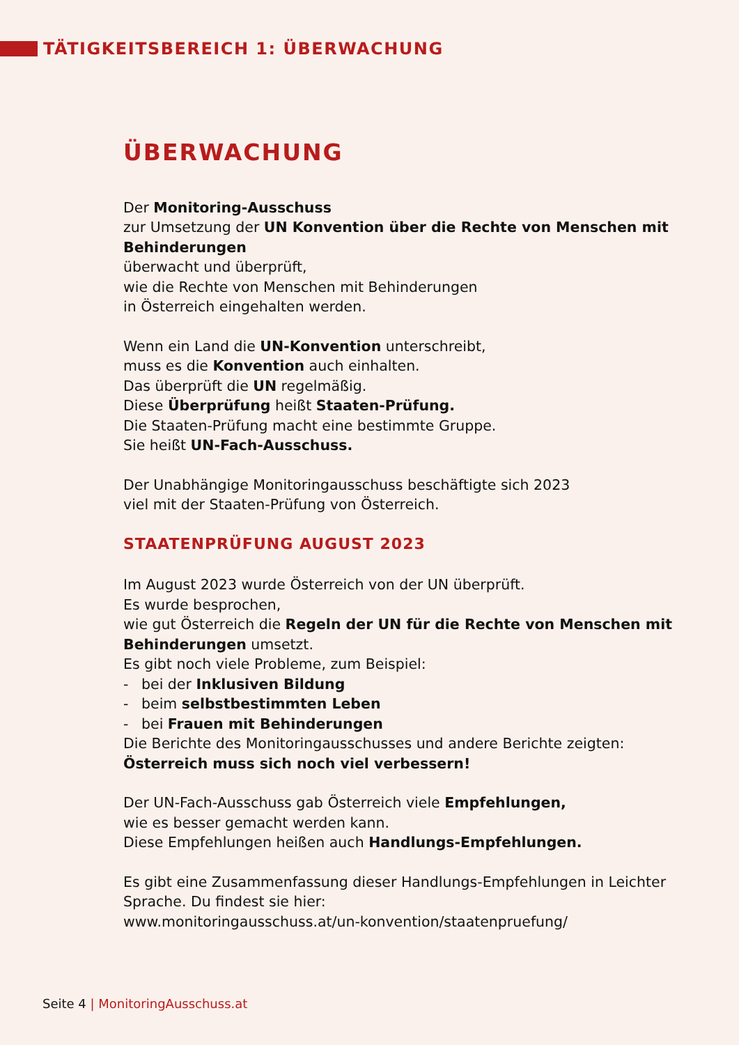TÄTIGKEITSBEREICH 1: ÜBERWACHUNG
ÜBERWACHUNG
Der Monitoring-Ausschuss
zur Umsetzung der UN Konvention über die Rechte von Menschen mit Behinderungen
überwacht und überprüft,
wie die Rechte von Menschen mit Behinderungen
in Österreich eingehalten werden.
Wenn ein Land die UN-Konvention unterschreibt,
muss es die Konvention auch einhalten.
Das überprüft die UN regelmäßig.
Diese Überprüfung heißt Staaten-Prüfung.
Die Staaten-Prüfung macht eine bestimmte Gruppe.
Sie heißt UN-Fach-Ausschuss.
Der Unabhängige Monitoringausschuss beschäftigte sich 2023
viel mit der Staaten-Prüfung von Österreich.
STAATENPRÜFUNG AUGUST 2023
Im August 2023 wurde Österreich von der UN überprüft.
Es wurde besprochen,
wie gut Österreich die Regeln der UN für die Rechte von Menschen mit Behinderungen umsetzt.
Es gibt noch viele Probleme, zum Beispiel:
- bei der Inklusiven Bildung
- beim selbstbestimmten Leben
- bei Frauen mit Behinderungen
Die Berichte des Monitoringausschusses und andere Berichte zeigten:
Österreich muss sich noch viel verbessern!
Der UN-Fach-Ausschuss gab Österreich viele Empfehlungen,
wie es besser gemacht werden kann.
Diese Empfehlungen heißen auch Handlungs-Empfehlungen.
Es gibt eine Zusammenfassung dieser Handlungs-Empfehlungen in Leichter Sprache. Du findest sie hier:
www.monitoringausschuss.at/un-konvention/staatenpruefung/
Seite 4 | MonitoringAusschuss.at